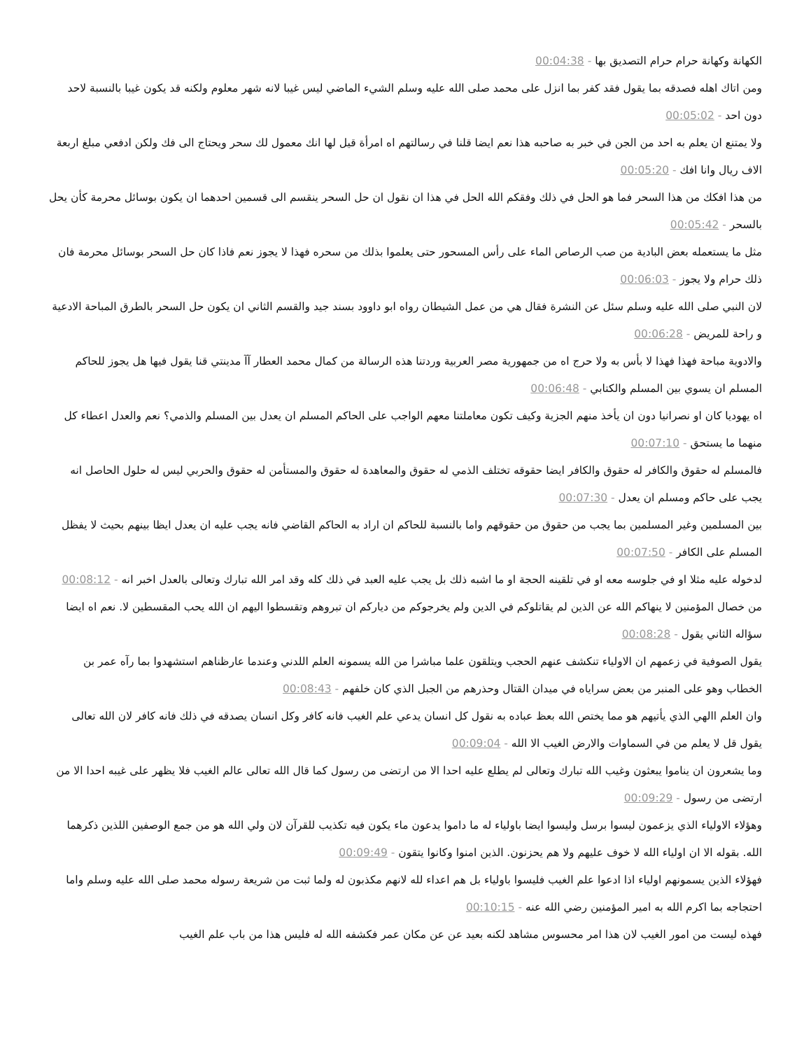الكهانة وكهانة حرام حرام التصديق بها - 00:04:38
ومن اتاك اهله فصدقه بما يقول فقد كفر بما انزل على محمد صلى الله عليه وسلم الشيء الماضي ليس غيبا لانه شهر معلوم ولكنه قد يكون غيبا بالنسبة لاحد دون احد - 00:05:02
ولا يمتنع ان يعلم به احد من الجن في خبر به صاحبه هذا نعم ايضا قلنا في رسالتهم اه امرأة قيل لها انك معمول لك سحر ويحتاج الى فك ولكن ادفعي مبلغ اربعة الاف ريال وانا افك - 00:05:20
من هذا افكك من هذا السحر فما هو الحل في ذلك وفقكم الله الحل في هذا ان نقول ان حل السحر ينقسم الى قسمين احدهما ان يكون بوسائل محرمة كأن يحل بالسحر - 00:05:42
مثل ما يستعمله بعض البادية من صب الرصاص الماء على رأس المسحور حتى يعلموا بذلك من سحره فهذا لا يجوز نعم فاذا كان حل السحر بوسائل محرمة فان ذلك حرام ولا يجوز - 00:06:03
لان النبي صلى الله عليه وسلم سئل عن النشرة فقال هي من عمل الشيطان رواه ابو داوود بسند جيد والقسم الثاني ان يكون حل السحر بالطرق المباحة الادعية و راحة للمريض - 00:06:28
والادوية مباحة فهذا فهذا لا بأس به ولا حرج اه من جمهورية مصر العربية وردتنا هذه الرسالة من كمال محمد العطار آآ مدينتي قنا يقول فيها هل يجوز للحاكم المسلم ان يسوي بين المسلم والكتابي - 00:06:48
اه يهوديا كان او نصرانيا دون ان يأخذ منهم الجزية وكيف تكون معاملتنا معهم الواجب على الحاكم المسلم ان يعدل بين المسلم والذمي؟ نعم والعدل اعطاء كل منهما ما يستحق - 00:07:10
فالمسلم له حقوق والكافر له حقوق والكافر ايضا حقوقه تختلف الذمي له حقوق والمعاهدة له حقوق والمستأمن له حقوق والحربي ليس له حلول الحاصل انه يجب على حاكم ومسلم ان يعدل - 00:07:30
بين المسلمين وغير المسلمين بما يجب من حقوق من حقوقهم واما بالنسبة للحاكم ان اراد به الحاكم القاضي فانه يجب عليه ان يعدل ايظا بينهم بحيث لا يفظل المسلم على الكافر - 00:07:50
لدخوله عليه مثلا او في جلوسه معه او في تلقينه الحجة او ما اشبه ذلك بل يجب عليه العبد في ذلك كله وقد امر الله تبارك وتعالى بالعدل اخبر انه - 00:08:12
من خصال المؤمنين لا ينهاكم الله عن الذين لم يقاتلوكم في الدين ولم يخرجوكم من دياركم ان تبروهم وتقسطوا اليهم ان الله يحب المقسطين لا. نعم اه ايضا سؤاله الثاني يقول - 00:08:28
يقول الصوفية في زعمهم ان الاولياء تنكشف عنهم الحجب ويتلقون علما مباشرا من الله يسمونه العلم اللدني وعندما عارظناهم استشهدوا بما رآه عمر بن الخطاب وهو على المنبر من بعض سراياه في ميدان القتال وحذرهم من الجبل الذي كان خلفهم - 00:08:43
وان العلم االهي الذي يأتيهم هو مما يختص الله بعظ عباده به نقول كل انسان يدعي علم الغيب فانه كافر وكل انسان يصدقه في ذلك فانه كافر لان الله تعالى يقول قل لا يعلم من في السماوات والارض الغيب الا الله - 00:09:04
وما يشعرون ان يناموا يبعثون وغيب الله تبارك وتعالى لم يطلع عليه احدا الا من ارتضى من رسول كما قال الله تعالى عالم الغيب فلا يظهر على غيبه احدا الا من ارتضى من رسول - 00:09:29
وهؤلاء الاولياء الذي يزعمون ليسوا برسل وليسوا ايضا باولياء له ما داموا يدعون ماء يكون فيه تكذيب للقرآن لان ولي الله هو من جمع الوصفين اللذين ذكرهما الله. بقوله الا ان اولياء الله لا خوف عليهم ولا هم يحزنون. الذين امنوا وكانوا يتقون - 00:09:49
فهؤلاء الذين يسمونهم اولياء اذا ادعوا علم الغيب فليسوا باولياء بل هم اعداء لله لانهم مكذبون له ولما ثبت من شريعة رسوله محمد صلى الله عليه وسلم واما احتجاجه بما اكرم الله به امير المؤمنين رضي الله عنه - 00:10:15
فهذه ليست من امور الغيب لان هذا امر محسوس مشاهد لكنه بعيد عن عن مكان عمر فكشفه الله له فليس هذا من باب علم الغيب